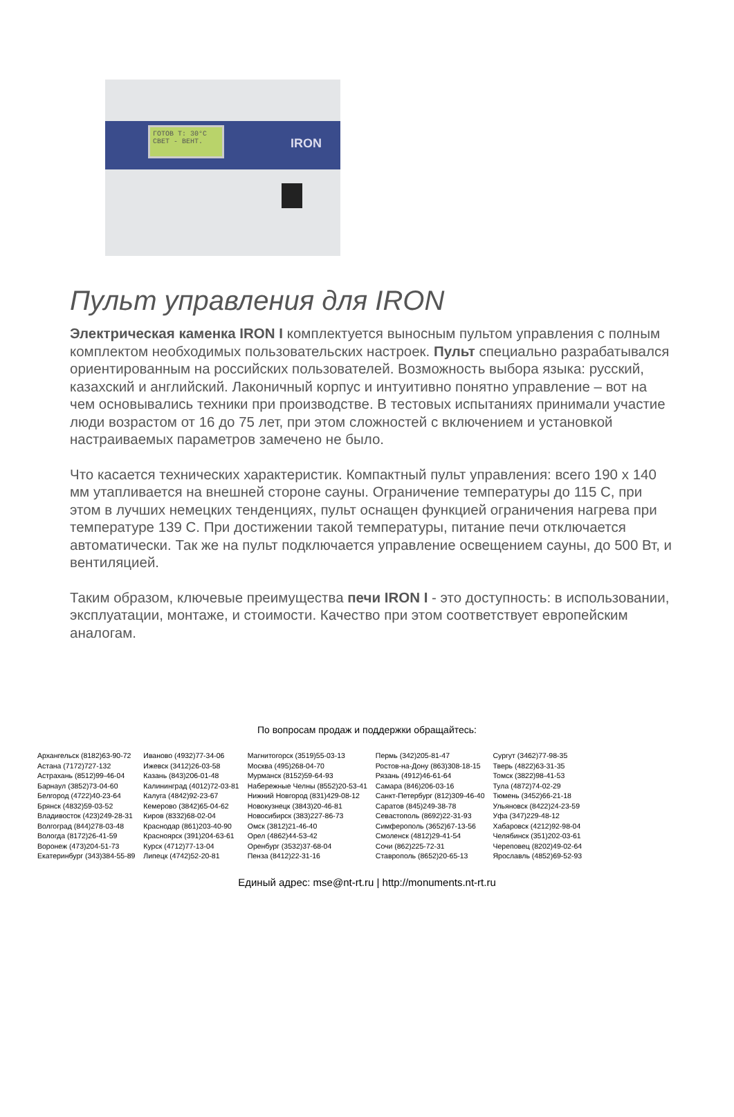ГОТОВ T: 30°C
СВЕТ - ВЕНТ.
IRON
Пульт управления для IRON
Электрическая каменка IRON I комплектуется выносным пультом управления с полным комплектом необходимых пользовательских настроек. Пульт специально разрабатывался ориентированным на российских пользователей. Возможность выбора языка: русский, казахский и английский. Лаконичный корпус и интуитивно понятно управление – вот на чем основывались техники при производстве. В тестовых испытаниях принимали участие люди возрастом от 16 до 75 лет, при этом сложностей с включением и установкой настраиваемых параметров замечено не было.
Что касается технических характеристик. Компактный пульт управления: всего 190 х 140 мм утапливается на внешней стороне сауны. Ограничение температуры до 115 С, при этом в лучших немецких тенденциях, пульт оснащен функцией ограничения нагрева при температуре 139 С. При достижении такой температуры, питание печи отключается автоматически. Так же на пульт подключается управление освещением сауны, до 500 Вт, и вентиляцией.
Таким образом, ключевые преимущества печи IRON I - это доступность: в использовании, эксплуатации, монтаже, и стоимости. Качество при этом соответствует европейским аналогам.
По вопросам продаж и поддержки обращайтесь:
| Архангельск (8182)63-90-72 Астана (7172)727-132 Астрахань (8512)99-46-04 Барнаул (3852)73-04-60 Белгород (4722)40-23-64 Брянск (4832)59-03-52 Владивосток (423)249-28-31 Волгоград (844)278-03-48 Вологда (8172)26-41-59 Воронеж (473)204-51-73 Екатеринбург (343)384-55-89 | Иваново (4932)77-34-06 Ижевск (3412)26-03-58 Казань (843)206-01-48 Калининград (4012)72-03-81 Калуга (4842)92-23-67 Кемерово (3842)65-04-62 Киров (8332)68-02-04 Краснодар (861)203-40-90 Красноярск (391)204-63-61 Курск (4712)77-13-04 Липецк (4742)52-20-81 | Магнитогорск (3519)55-03-13 Москва (495)268-04-70 Мурманск (8152)59-64-93 Набережные Челны (8552)20-53-41 Нижний Новгород (831)429-08-12 Новокузнецк (3843)20-46-81 Новосибирск (383)227-86-73 Омск (3812)21-46-40 Орел (4862)44-53-42 Оренбург (3532)37-68-04 Пенза (8412)22-31-16 | Пермь (342)205-81-47 Ростов-на-Дону (863)308-18-15 Рязань (4912)46-61-64 Самара (846)206-03-16 Санкт-Петербург (812)309-46-40 Саратов (845)249-38-78 Севастополь (8692)22-31-93 Симферополь (3652)67-13-56 Смоленск (4812)29-41-54 Сочи (862)225-72-31 Ставрополь (8652)20-65-13 | Сургут (3462)77-98-35 Тверь (4822)63-31-35 Томск (3822)98-41-53 Тула (4872)74-02-29 Тюмень (3452)66-21-18 Ульяновск (8422)24-23-59 Уфа (347)229-48-12 Хабаровск (4212)92-98-04 Челябинск (351)202-03-61 Череповец (8202)49-02-64 Ярославль (4852)69-52-93 |
Единый адрес: mse@nt-rt.ru | http://monuments.nt-rt.ru